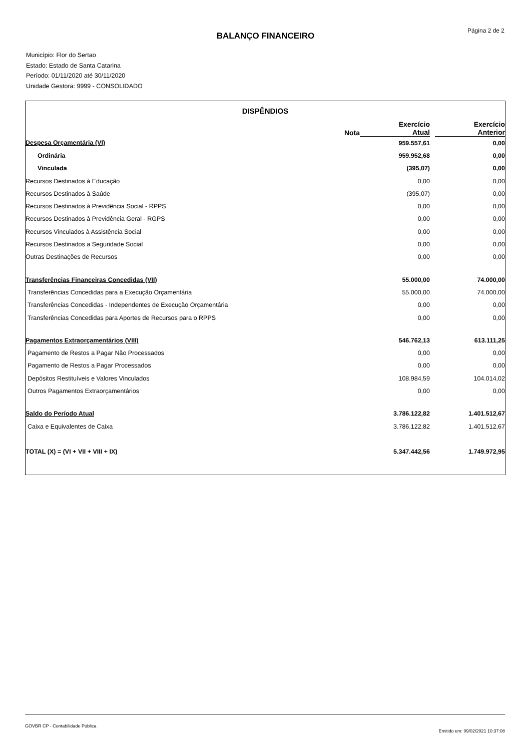Página 2 de 2
BALANÇO FINANCEIRO
Município: Flor do Sertao
Estado: Estado de Santa Catarina
Período: 01/11/2020 até 30/11/2020
Unidade Gestora: 9999 - CONSOLIDADO
| DISPÊNDIOS | | | | |
| --- | --- | --- | --- | --- |
| | Nota | Exercício Atual | | Exercício Anterior |
| Despesa Orçamentária (VI) | | 959.557,61 | | 0,00 |
| Ordinária | | 959.952,68 | | 0,00 |
| Vinculada | | (395,07) | | 0,00 |
| Recursos Destinados à Educação | | 0,00 | | 0,00 |
| Recursos Destinados à Saúde | | (395,07) | | 0,00 |
| Recursos Destinados à Previdência Social - RPPS | | 0,00 | | 0,00 |
| Recursos Destinados à Previdência Geral - RGPS | | 0,00 | | 0,00 |
| Recursos Vinculados à Assistência Social | | 0,00 | | 0,00 |
| Recursos Destinados a Seguridade Social | | 0,00 | | 0,00 |
| Outras Destinações de Recursos | | 0,00 | | 0,00 |
| Transferências Financeiras Concedidas (VII) | | 55.000,00 | | 74.000,00 |
| Transferências Concedidas para a Execução Orçamentária | | 55.000,00 | | 74.000,00 |
| Transferências Concedidas - Independentes de Execução Orçamentária | | 0,00 | | 0,00 |
| Transferências Concedidas para Aportes de Recursos para o RPPS | | 0,00 | | 0,00 |
| Pagamentos Extraorçamentários (VIII) | | 546.762,13 | | 613.111,25 |
| Pagamento de Restos a Pagar Não Processados | | 0,00 | | 0,00 |
| Pagamento de Restos a Pagar Processados | | 0,00 | | 0,00 |
| Depósitos Restituíveis e Valores Vinculados | | 108.984,59 | | 104.014,02 |
| Outros Pagamentos Extraorçamentários | | 0,00 | | 0,00 |
| Saldo do Período Atual | | 3.786.122,82 | | 1.401.512,67 |
| Caixa e Equivalentes de Caixa | | 3.786.122,82 | | 1.401.512,67 |
| TOTAL (X) = (VI + VII + VIII + IX) | | 5.347.442,56 | | 1.749.972,95 |
GOVBR CP - Contabilidade Pública
Emitido em: 09/02/2021 10:37:08